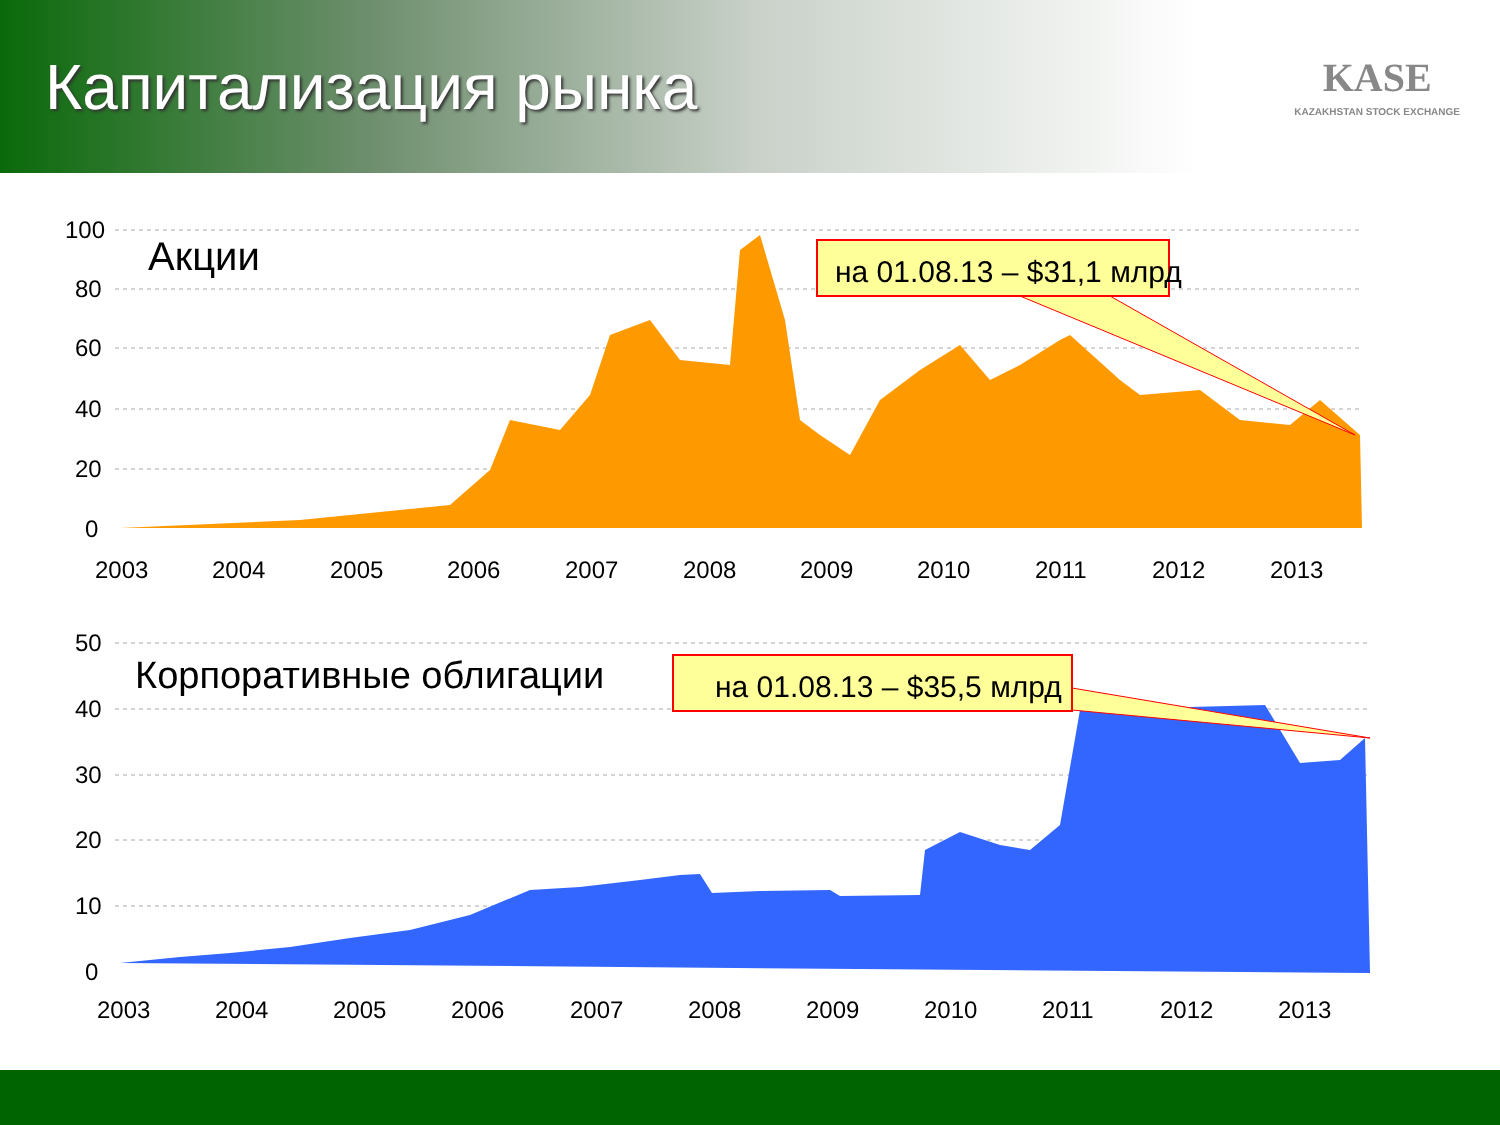Капитализация рынка
KASE
KAZAKHSTAN STOCK EXCHANGE
100
80
60
40
20
0
2003
2004
2005
2006
2007
2008
2009
2010
2011
2012
2013
50
40
30
20
10
0
2003
2004
2005
2006
2007
2008
2009
2010
2011
2012
2013
Акции
Корпоративные облигации
на 01.08.13 – $31,1 млрд
на 01.08.13 – $35,5 млрд